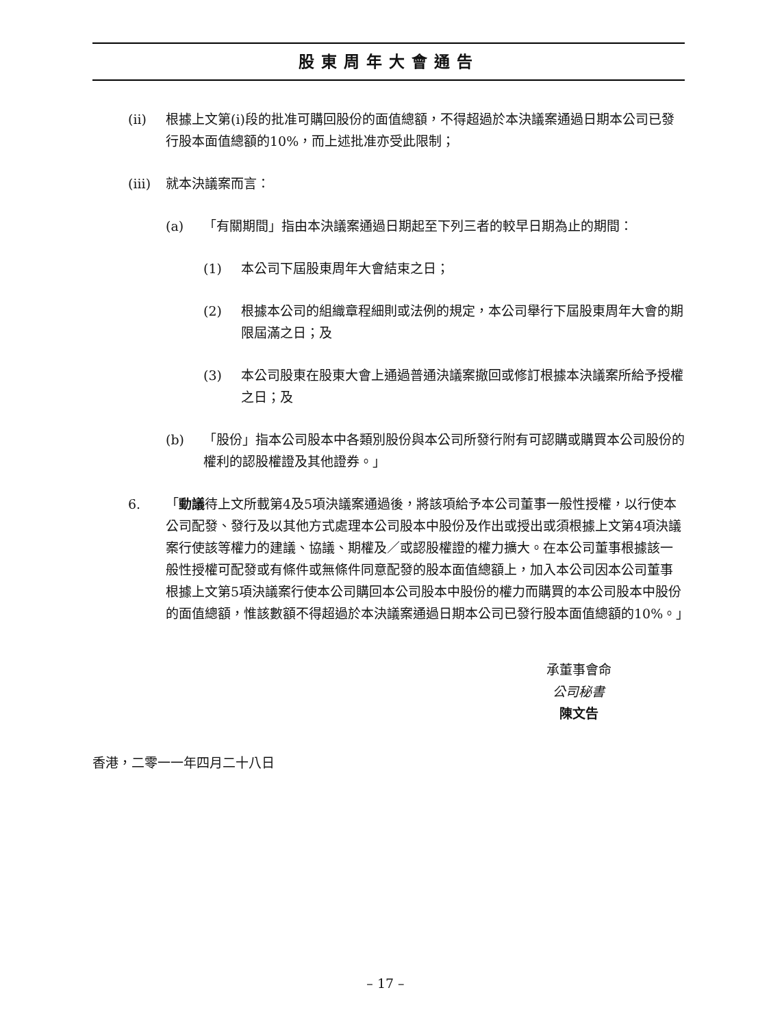股東周年大會通告
(ii) 根據上文第(i)段的批准可購回股份的面值總額，不得超過於本決議案通過日期本公司已發行股本面值總額的10%，而上述批准亦受此限制；
(iii)
就本決議案而言：
(a) 「有關期間」指由本決議案通過日期起至下列三者的較早日期為止的期間：
(1) 本公司下屆股東周年大會結束之日；
(2) 根據本公司的組織章程細則或法例的規定，本公司舉行下屆股東周年大會的期限屆滿之日；及
(3) 本公司股東在股東大會上通過普通決議案撤回或修訂根據本決議案所給予授權之日；及
(b) 「股份」指本公司股本中各類別股份與本公司所發行附有可認購或購買本公司股份的權利的認股權證及其他證券。」
6. 「動議待上文所載第4及5項決議案通過後，將該項給予本公司董事一般性授權，以行使本公司配發、發行及以其他方式處理本公司股本中股份及作出或授出或須根據上文第4項決議案行使該等權力的建議、協議、期權及／或認股權證的權力擴大。在本公司董事根據該一般性授權可配發或有條件或無條件同意配發的股本面值總額上，加入本公司因本公司董事根據上文第5項決議案行使本公司購回本公司股本中股份的權力而購買的本公司股本中股份的面值總額，惟該數額不得超過於本決議案通過日期本公司已發行股本面值總額的10%。」
承董事會命
公司秘書
陳文告
香港，二零一一年四月二十八日
– 17 –